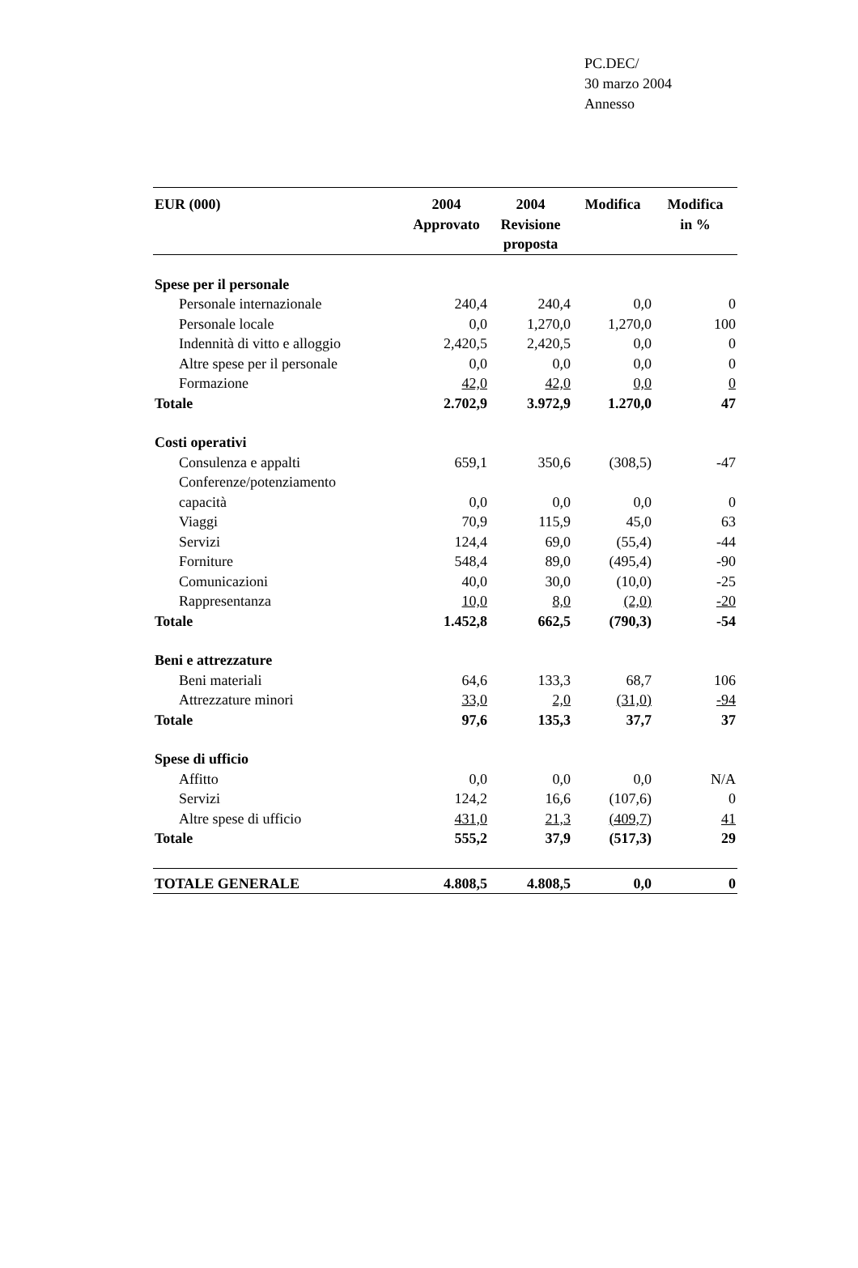PC.DEC/
30 marzo 2004
Annesso
| EUR (000) | 2004 Approvato | 2004 Revisione proposta | Modifica | Modifica in % |
| --- | --- | --- | --- | --- |
| Spese per il personale | | | | |
| Personale internazionale | 240,4 | 240,4 | 0,0 | 0 |
| Personale locale | 0,0 | 1,270,0 | 1,270,0 | 100 |
| Indennità di vitto e alloggio | 2,420,5 | 2,420,5 | 0,0 | 0 |
| Altre spese per il personale | 0,0 | 0,0 | 0,0 | 0 |
| Formazione | 42,0 | 42,0 | 0,0 | 0 |
| Totale | 2.702,9 | 3.972,9 | 1.270,0 | 47 |
| Costi operativi | | | | |
| Consulenza e appalti | 659,1 | 350,6 | (308,5) | -47 |
| Conferenze/potenziamento capacità | 0,0 | 0,0 | 0,0 | 0 |
| Viaggi | 70,9 | 115,9 | 45,0 | 63 |
| Servizi | 124,4 | 69,0 | (55,4) | -44 |
| Forniture | 548,4 | 89,0 | (495,4) | -90 |
| Comunicazioni | 40,0 | 30,0 | (10,0) | -25 |
| Rappresentanza | 10,0 | 8,0 | (2,0) | -20 |
| Totale | 1.452,8 | 662,5 | (790,3) | -54 |
| Beni e attrezzature | | | | |
| Beni materiali | 64,6 | 133,3 | 68,7 | 106 |
| Attrezzature minori | 33,0 | 2,0 | (31,0) | -94 |
| Totale | 97,6 | 135,3 | 37,7 | 37 |
| Spese di ufficio | | | | |
| Affitto | 0,0 | 0,0 | 0,0 | N/A |
| Servizi | 124,2 | 16,6 | (107,6) | 0 |
| Altre spese di ufficio | 431,0 | 21,3 | (409,7) | 41 |
| Totale | 555,2 | 37,9 | (517,3) | 29 |
| TOTALE GENERALE | 4.808,5 | 4.808,5 | 0,0 | 0 |